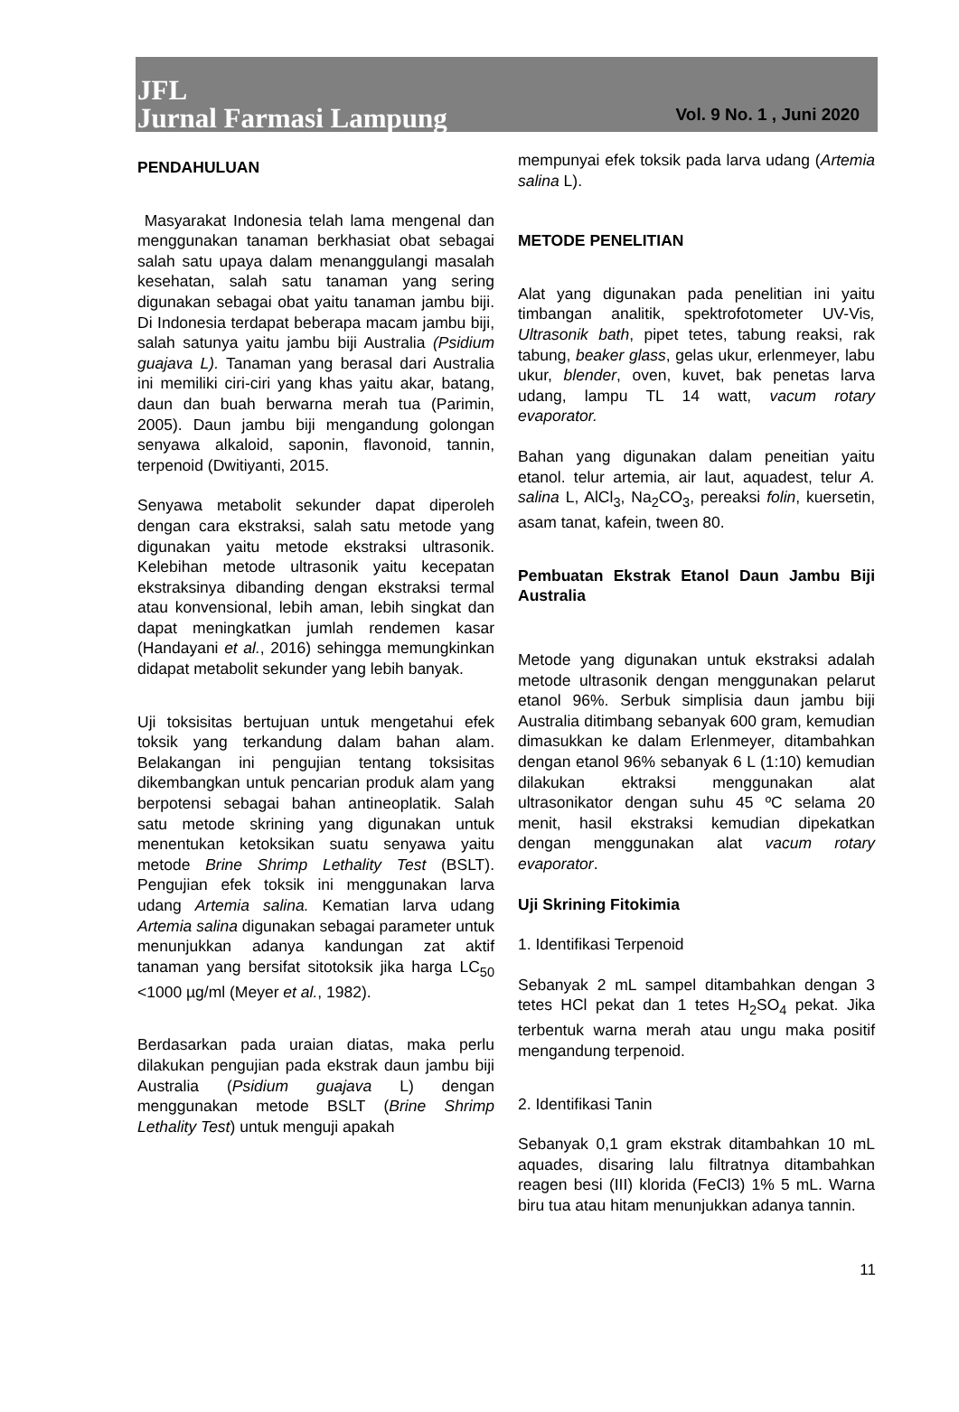JFL
Jurnal Farmasi Lampung
Vol. 9 No. 1 , Juni 2020
PENDAHULUAN
Masyarakat Indonesia telah lama mengenal dan menggunakan tanaman berkhasiat obat sebagai salah satu upaya dalam menanggulangi masalah kesehatan, salah satu tanaman yang sering digunakan sebagai obat yaitu tanaman jambu biji. Di Indonesia terdapat beberapa macam jambu biji, salah satunya yaitu jambu biji Australia (Psidium guajava L). Tanaman yang berasal dari Australia ini memiliki ciri-ciri yang khas yaitu akar, batang, daun dan buah berwarna merah tua (Parimin, 2005). Daun jambu biji mengandung golongan senyawa alkaloid, saponin, flavonoid, tannin, terpenoid (Dwitiyanti, 2015.
Senyawa metabolit sekunder dapat diperoleh dengan cara ekstraksi, salah satu metode yang digunakan yaitu metode ekstraksi ultrasonik. Kelebihan metode ultrasonik yaitu kecepatan ekstraksinya dibanding dengan ekstraksi termal atau konvensional, lebih aman, lebih singkat dan dapat meningkatkan jumlah rendemen kasar (Handayani et al., 2016) sehingga memungkinkan didapat metabolit sekunder yang lebih banyak.
Uji toksisitas bertujuan untuk mengetahui efek toksik yang terkandung dalam bahan alam. Belakangan ini pengujian tentang toksisitas dikembangkan untuk pencarian produk alam yang berpotensi sebagai bahan antineoplatik. Salah satu metode skrining yang digunakan untuk menentukan ketoksikan suatu senyawa yaitu metode Brine Shrimp Lethality Test (BSLT). Pengujian efek toksik ini menggunakan larva udang Artemia salina. Kematian larva udang Artemia salina digunakan sebagai parameter untuk menunjukkan adanya kandungan zat aktif tanaman yang bersifat sitotoksik jika harga LC<sub>50</sub> <1000 µg/ml (Meyer et al., 1982).
Berdasarkan pada uraian diatas, maka perlu dilakukan pengujian pada ekstrak daun jambu biji Australia (Psidium guajava L) dengan menggunakan metode BSLT (Brine Shrimp Lethality Test) untuk menguji apakah
mempunyai efek toksik pada larva udang (Artemia salina L).
METODE PENELITIAN
Alat yang digunakan pada penelitian ini yaitu timbangan analitik, spektrofotometer UV-Vis, Ultrasonik bath, pipet tetes, tabung reaksi, rak tabung, beaker glass, gelas ukur, erlenmeyer, labu ukur, blender, oven, kuvet, bak penetas larva udang, lampu TL 14 watt, vacum rotary evaporator.
Bahan yang digunakan dalam peneitian yaitu etanol. telur artemia, air laut, aquadest, telur A. salina L, AlCl<sub>3</sub>, Na<sub>2</sub>CO<sub>3</sub>, pereaksi folin, kuersetin, asam tanat, kafein, tween 80.
Pembuatan Ekstrak Etanol Daun Jambu Biji Australia
Metode yang digunakan untuk ekstraksi adalah metode ultrasonik dengan menggunakan pelarut etanol 96%. Serbuk simplisia daun jambu biji Australia ditimbang sebanyak 600 gram, kemudian dimasukkan ke dalam Erlenmeyer, ditambahkan dengan etanol 96% sebanyak 6 L (1:10) kemudian dilakukan ektraksi menggunakan alat ultrasonikator dengan suhu 45 ºC selama 20 menit, hasil ekstraksi kemudian dipekatkan dengan menggunakan alat vacum rotary evaporator.
Uji Skrining Fitokimia
1. Identifikasi Terpenoid
Sebanyak 2 mL sampel ditambahkan dengan 3 tetes HCl pekat dan 1 tetes H<sub>2</sub>SO<sub>4</sub> pekat. Jika terbentuk warna merah atau ungu maka positif mengandung terpenoid.
2. Identifikasi Tanin
Sebanyak 0,1 gram ekstrak ditambahkan 10 mL aquades, disaring lalu filtratnya ditambahkan reagen besi (III) klorida (FeCl3) 1% 5 mL. Warna biru tua atau hitam menunjukkan adanya tannin.
11